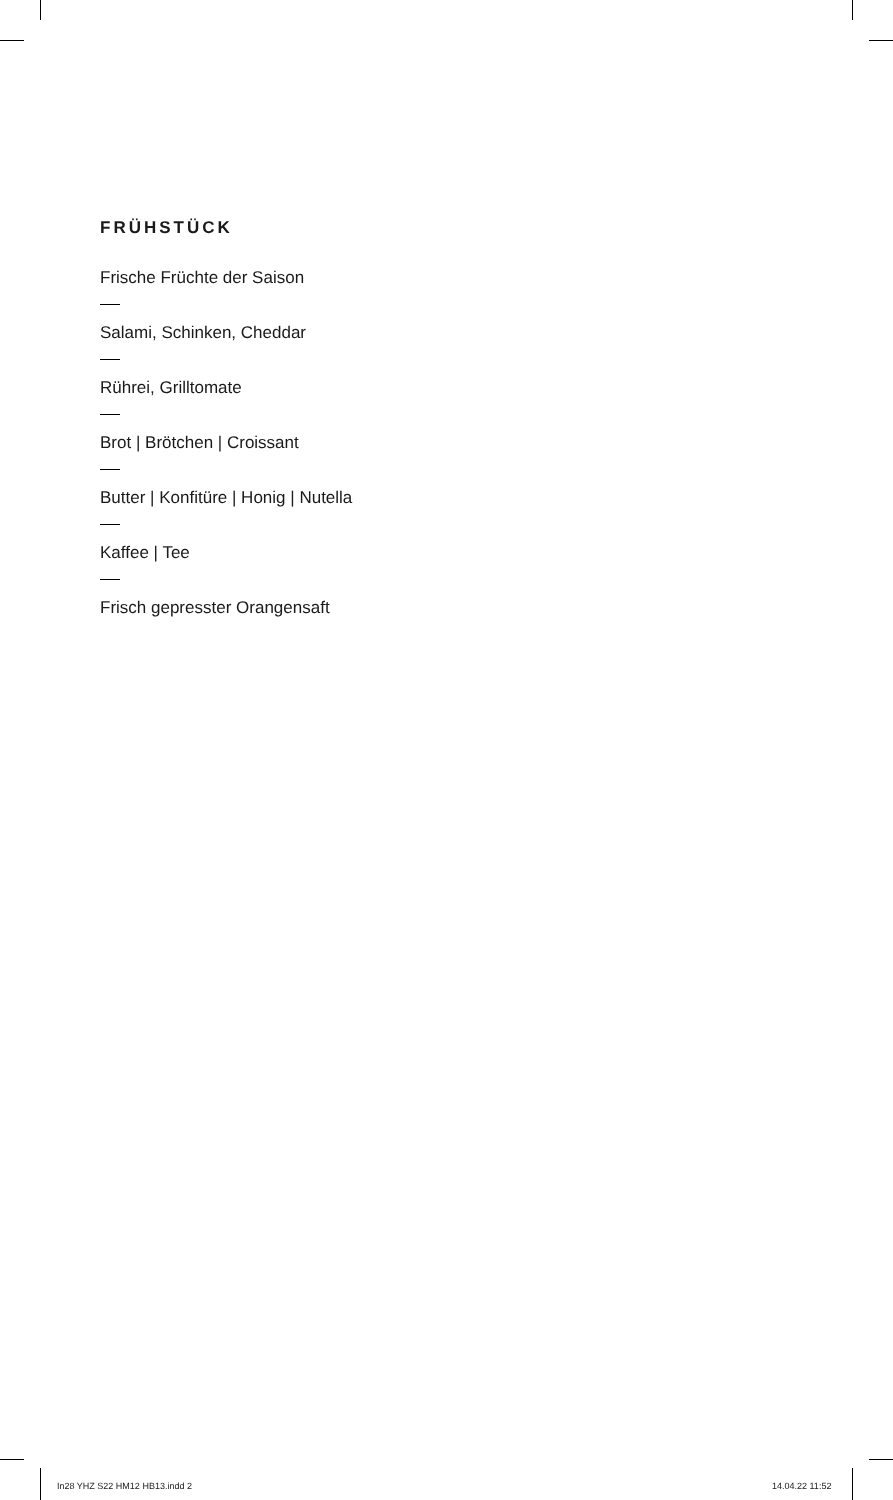FRÜHSTÜCK
Frische Früchte der Saison
Salami, Schinken, Cheddar
Rührei, Grilltomate
Brot | Brötchen | Croissant
Butter | Konfitüre | Honig | Nutella
Kaffee | Tee
Frisch gepresster Orangensaft
In28 YHZ S22 HM12 HB13.indd 2 14.04.22 11:52